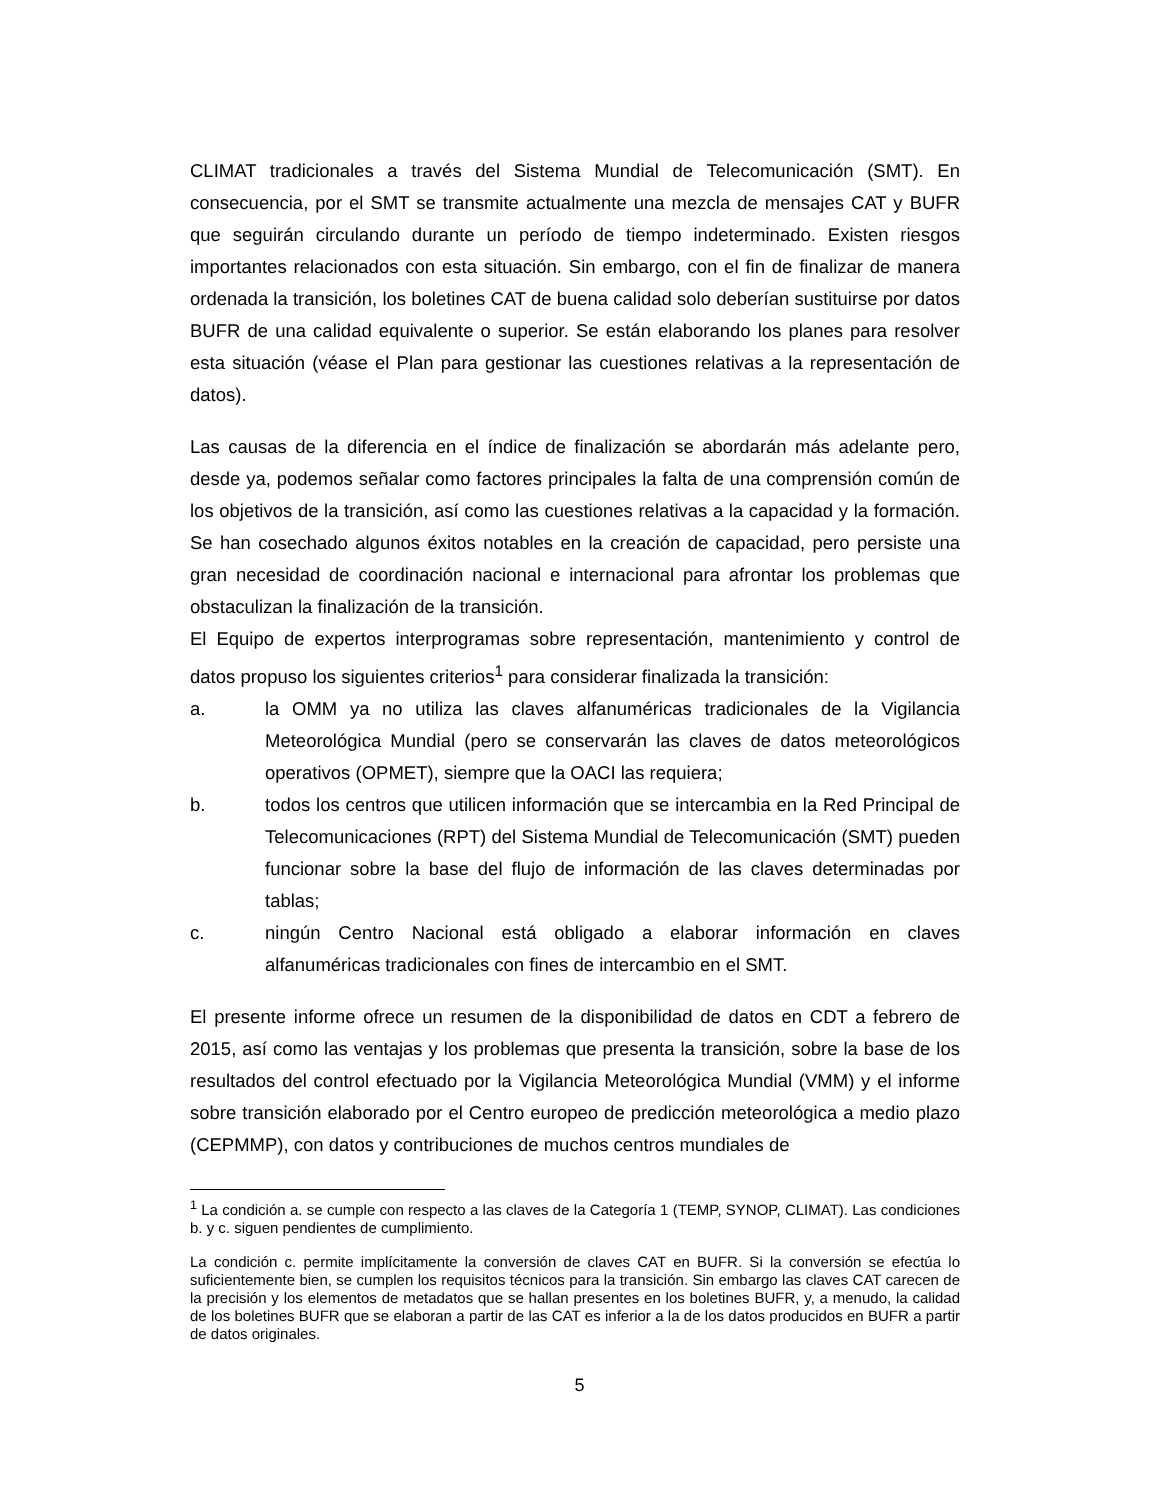CLIMAT tradicionales a través del Sistema Mundial de Telecomunicación (SMT). En consecuencia, por el SMT se transmite actualmente una mezcla de mensajes CAT y BUFR que seguirán circulando durante un período de tiempo indeterminado. Existen riesgos importantes relacionados con esta situación. Sin embargo, con el fin de finalizar de manera ordenada la transición, los boletines CAT de buena calidad solo deberían sustituirse por datos BUFR de una calidad equivalente o superior. Se están elaborando los planes para resolver esta situación (véase el Plan para gestionar las cuestiones relativas a la representación de datos).
Las causas de la diferencia en el índice de finalización se abordarán más adelante pero, desde ya, podemos señalar como factores principales la falta de una comprensión común de los objetivos de la transición, así como las cuestiones relativas a la capacidad y la formación. Se han cosechado algunos éxitos notables en la creación de capacidad, pero persiste una gran necesidad de coordinación nacional e internacional para afrontar los problemas que obstaculizan la finalización de la transición.
El Equipo de expertos interprogramas sobre representación, mantenimiento y control de datos propuso los siguientes criterios<sup>1</sup> para considerar finalizada la transición:
a. la OMM ya no utiliza las claves alfanuméricas tradicionales de la Vigilancia Meteorológica Mundial (pero se conservarán las claves de datos meteorológicos operativos (OPMET), siempre que la OACI las requiera;
b. todos los centros que utilicen información que se intercambia en la Red Principal de Telecomunicaciones (RPT) del Sistema Mundial de Telecomunicación (SMT) pueden funcionar sobre la base del flujo de información de las claves determinadas por tablas;
c. ningún Centro Nacional está obligado a elaborar información en claves alfanuméricas tradicionales con fines de intercambio en el SMT.
El presente informe ofrece un resumen de la disponibilidad de datos en CDT a febrero de 2015, así como las ventajas y los problemas que presenta la transición, sobre la base de los resultados del control efectuado por la Vigilancia Meteorológica Mundial (VMM) y el informe sobre transición elaborado por el Centro europeo de predicción meteorológica a medio plazo (CEPMMP), con datos y contribuciones de muchos centros mundiales de
<sup>1</sup> La condición a. se cumple con respecto a las claves de la Categoría 1 (TEMP, SYNOP, CLIMAT). Las condiciones b. y c. siguen pendientes de cumplimiento.
La condición c. permite implícitamente la conversión de claves CAT en BUFR. Si la conversión se efectúa lo suficientemente bien, se cumplen los requisitos técnicos para la transición. Sin embargo las claves CAT carecen de la precisión y los elementos de metadatos que se hallan presentes en los boletines BUFR, y, a menudo, la calidad de los boletines BUFR que se elaboran a partir de las CAT es inferior a la de los datos producidos en BUFR a partir de datos originales.
5